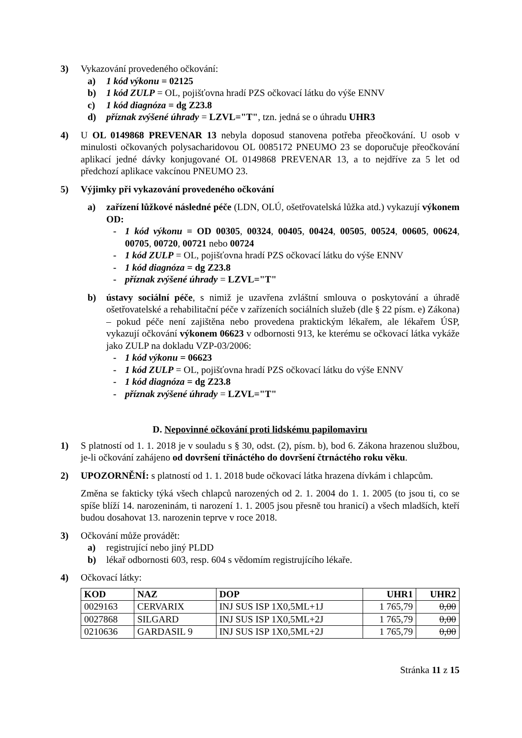3) Vykazování provedeného očkování:
a) 1 kód výkonu = 02125
b) 1 kód ZULP = OL, pojišťovna hradí PZS očkovací látku do výše ENNV
c) 1 kód diagnóza = dg Z23.8
d) příznak zvýšené úhrady = LZVL="T", tzn. jedná se o úhradu UHR3
4) U OL 0149868 PREVENAR 13 nebyla doposud stanovena potřeba přeočkování. U osob v minulosti očkovaných polysacharidovou OL 0085172 PNEUMO 23 se doporučuje přeočkování aplikací jedné dávky konjugované OL 0149868 PREVENAR 13, a to nejdříve za 5 let od předchozí aplikace vakcínou PNEUMO 23.
5) Výjimky při vykazování provedeného očkování
a) zařízení lůžkové následné péče (LDN, OLÚ, ošetřovatelská lůžka atd.) vykazují výkonem OD:
- 1 kód výkonu = OD 00305, 00324, 00405, 00424, 00505, 00524, 00605, 00624, 00705, 00720, 00721 nebo 00724
- 1 kód ZULP = OL, pojišťovna hradí PZS očkovací látku do výše ENNV
- 1 kód diagnóza = dg Z23.8
- příznak zvýšené úhrady = LZVL="T"
b) ústavy sociální péče, s nimiž je uzavřena zvláštní smlouva o poskytování a úhradě ošetřovatelské a rehabilitační péče v zařízeních sociálních služeb (dle § 22 písm. e) Zákona) – pokud péče není zajištěna nebo provedena praktickým lékařem, ale lékařem ÚSP, vykazují očkování výkonem 06623 v odbornosti 913, ke kterému se očkovací látka vykáže jako ZULP na dokladu VZP-03/2006:
- 1 kód výkonu = 06623
- 1 kód ZULP = OL, pojišťovna hradí PZS očkovací látku do výše ENNV
- 1 kód diagnóza = dg Z23.8
- příznak zvýšené úhrady = LZVL="T"
D. Nepovinné očkování proti lidskému papilomaviru
1) S platností od 1. 1. 2018 je v souladu s § 30, odst. (2), písm. b), bod 6. Zákona hrazenou službou, je-li očkování zahájeno od dovršení třináctého do dovršení čtrnáctého roku věku.
2) UPOZORNĚNÍ: s platností od 1. 1. 2018 bude očkovací látka hrazena dívkám i chlapcům.
Změna se fakticky týká všech chlapců narozených od 2. 1. 2004 do 1. 1. 2005 (to jsou ti, co se spíše blíží 14. narozeninám, ti narození 1. 1. 2005 jsou přesně tou hranicí) a všech mladších, kteří budou dosahovat 13. narozenin teprve v roce 2018.
3) Očkování může provádět:
a) registrující nebo jiný PLDD
b) lékař odbornosti 603, resp. 604 s vědomím registrujícího lékaře.
4) Očkovací látky:
| KOD | NAZ | DOP | UHR1 | UHR2 |
| --- | --- | --- | --- | --- |
| 0029163 | CERVARIX | INJ SUS ISP 1X0,5ML+1J | 1 765,79 | 0,00 |
| 0027868 | SILGARD | INJ SUS ISP 1X0,5ML+2J | 1 765,79 | 0,00 |
| 0210636 | GARDASIL 9 | INJ SUS ISP 1X0,5ML+2J | 1 765,79 | 0,00 |
Stránka 11 z 15